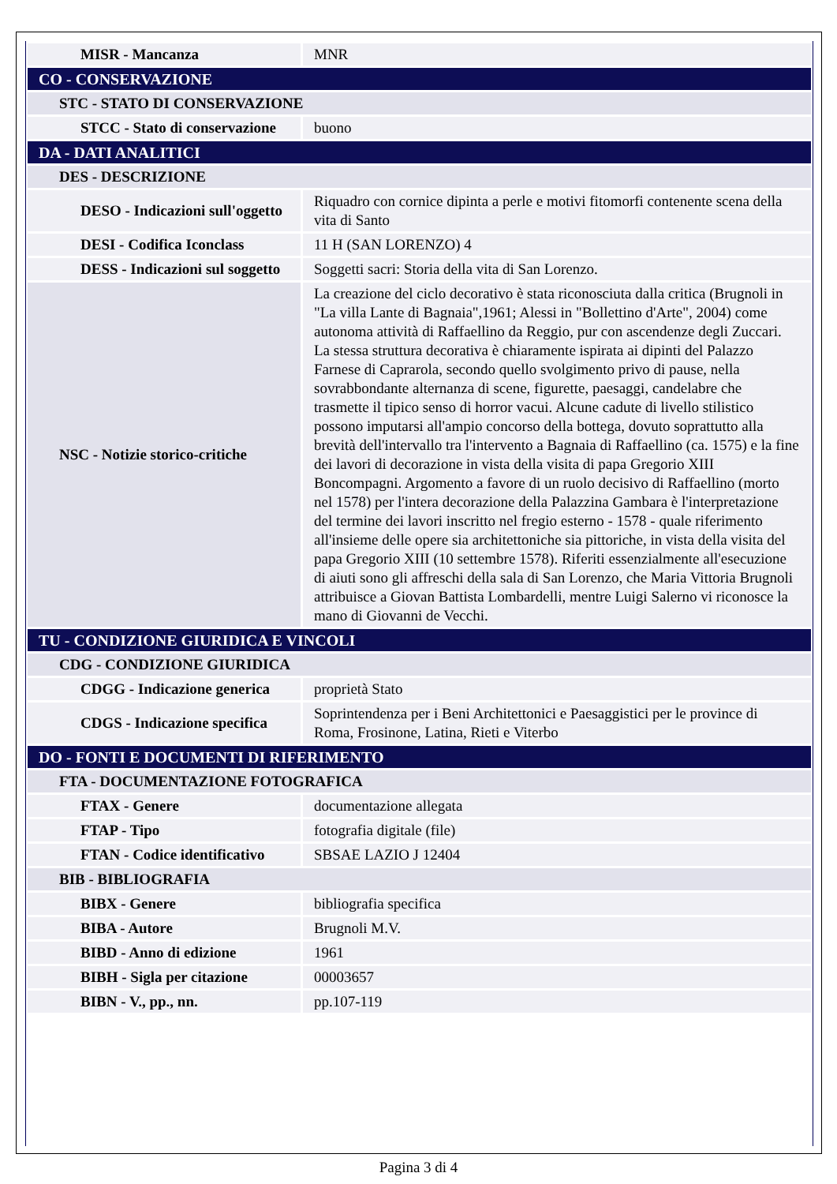| MISR - Mancanza | MNR |
| CO - CONSERVAZIONE | |
| STC - STATO DI CONSERVAZIONE | |
| STCC - Stato di conservazione | buono |
| DA - DATI ANALITICI | |
| DES - DESCRIZIONE | |
| DESO - Indicazioni sull'oggetto | Riquadro con cornice dipinta a perle e motivi fitomorfi contenente scena della vita di Santo |
| DESI - Codifica Iconclass | 11 H (SAN LORENZO) 4 |
| DESS - Indicazioni sul soggetto | Soggetti sacri: Storia della vita di San Lorenzo. |
| NSC - Notizie storico-critiche | La creazione del ciclo decorativo è stata riconosciuta dalla critica (Brugnoli in "La villa Lante di Bagnaia",1961; Alessi in "Bollettino d'Arte", 2004) come autonoma attività di Raffaellino da Reggio, pur con ascendenze degli Zuccari. La stessa struttura decorativa è chiaramente ispirata ai dipinti del Palazzo Farnese di Caprarola, secondo quello svolgimento privo di pause, nella sovrabbondante alternanza di scene, figurette, paesaggi, candelabre che trasmette il tipico senso di horror vacui. Alcune cadute di livello stilistico possono imputarsi all'ampio concorso della bottega, dovuto soprattutto alla brevità dell'intervallo tra l'intervento a Bagnaia di Raffaellino (ca. 1575) e la fine dei lavori di decorazione in vista della visita di papa Gregorio XIII Boncompagni. Argomento a favore di un ruolo decisivo di Raffaellino (morto nel 1578) per l'intera decorazione della Palazzina Gambara è l'interpretazione del termine dei lavori inscritto nel fregio esterno - 1578 - quale riferimento all'insieme delle opere sia architettoniche sia pittoriche, in vista della visita del papa Gregorio XIII (10 settembre 1578). Riferiti essenzialmente all'esecuzione di aiuti sono gli affreschi della sala di San Lorenzo, che Maria Vittoria Brugnoli attribuisce a Giovan Battista Lombardelli, mentre Luigi Salerno vi riconosce la mano di Giovanni de Vecchi. |
| TU - CONDIZIONE GIURIDICA E VINCOLI | |
| CDG - CONDIZIONE GIURIDICA | |
| CDGG - Indicazione generica | proprietà Stato |
| CDGS - Indicazione specifica | Soprintendenza per i Beni Architettonici e Paesaggistici per le province di Roma, Frosinone, Latina, Rieti e Viterbo |
| DO - FONTI E DOCUMENTI DI RIFERIMENTO | |
| FTA - DOCUMENTAZIONE FOTOGRAFICA | |
| FTAX - Genere | documentazione allegata |
| FTAP - Tipo | fotografia digitale (file) |
| FTAN - Codice identificativo | SBSAE LAZIO J 12404 |
| BIB - BIBLIOGRAFIA | |
| BIBX - Genere | bibliografia specifica |
| BIBA - Autore | Brugnoli M.V. |
| BIBD - Anno di edizione | 1961 |
| BIBH - Sigla per citazione | 00003657 |
| BIBN - V., pp., nn. | pp.107-119 |
Pagina 3 di 4